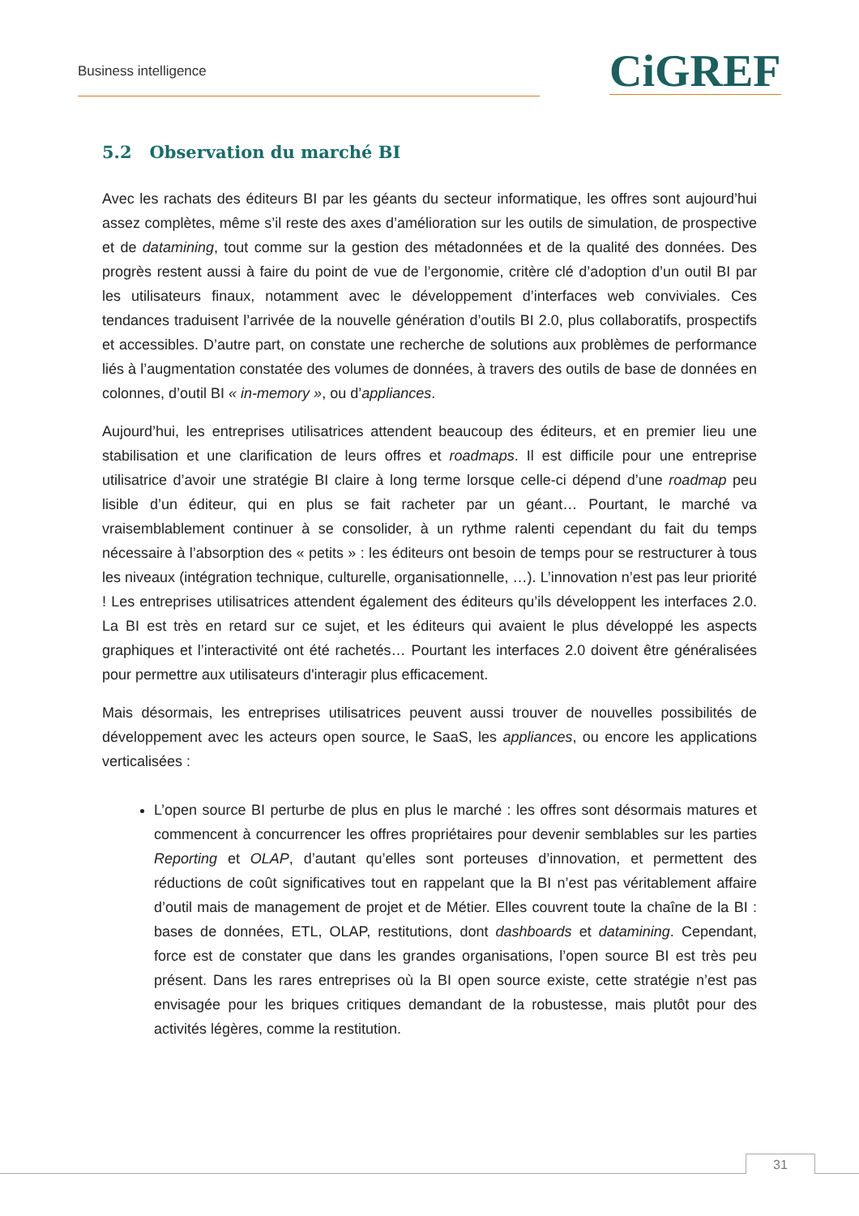Business intelligence CiGREF
5.2 Observation du marché BI
Avec les rachats des éditeurs BI par les géants du secteur informatique, les offres sont aujourd’hui assez complètes, même s’il reste des axes d’amélioration sur les outils de simulation, de prospective et de datamining, tout comme sur la gestion des métadonnées et de la qualité des données. Des progrès restent aussi à faire du point de vue de l’ergonomie, critère clé d’adoption d’un outil BI par les utilisateurs finaux, notamment avec le développement d’interfaces web conviviales. Ces tendances traduisent l’arrivée de la nouvelle génération d’outils BI 2.0, plus collaboratifs, prospectifs et accessibles. D’autre part, on constate une recherche de solutions aux problèmes de performance liés à l’augmentation constatée des volumes de données, à travers des outils de base de données en colonnes, d’outil BI « in-memory », ou d’appliances.
Aujourd’hui, les entreprises utilisatrices attendent beaucoup des éditeurs, et en premier lieu une stabilisation et une clarification de leurs offres et roadmaps. Il est difficile pour une entreprise utilisatrice d’avoir une stratégie BI claire à long terme lorsque celle-ci dépend d’une roadmap peu lisible d’un éditeur, qui en plus se fait racheter par un géant… Pourtant, le marché va vraisemblablement continuer à se consolider, à un rythme ralenti cependant du fait du temps nécessaire à l’absorption des « petits » : les éditeurs ont besoin de temps pour se restructurer à tous les niveaux (intégration technique, culturelle, organisationnelle, …). L’innovation n’est pas leur priorité ! Les entreprises utilisatrices attendent également des éditeurs qu’ils développent les interfaces 2.0. La BI est très en retard sur ce sujet, et les éditeurs qui avaient le plus développé les aspects graphiques et l’interactivité ont été rachetés… Pourtant les interfaces 2.0 doivent être généralisées pour permettre aux utilisateurs d'interagir plus efficacement.
Mais désormais, les entreprises utilisatrices peuvent aussi trouver de nouvelles possibilités de développement avec les acteurs open source, le SaaS, les appliances, ou encore les applications verticalisées :
L’open source BI perturbe de plus en plus le marché : les offres sont désormais matures et commencent à concurrencer les offres propriétaires pour devenir semblables sur les parties Reporting et OLAP, d’autant qu’elles sont porteuses d’innovation, et permettent des réductions de coût significatives tout en rappelant que la BI n’est pas véritablement affaire d’outil mais de management de projet et de Métier. Elles couvrent toute la chaîne de la BI : bases de données, ETL, OLAP, restitutions, dont dashboards et datamining. Cependant, force est de constater que dans les grandes organisations, l’open source BI est très peu présent. Dans les rares entreprises où la BI open source existe, cette stratégie n’est pas envisagée pour les briques critiques demandant de la robustesse, mais plutôt pour des activités légères, comme la restitution.
31